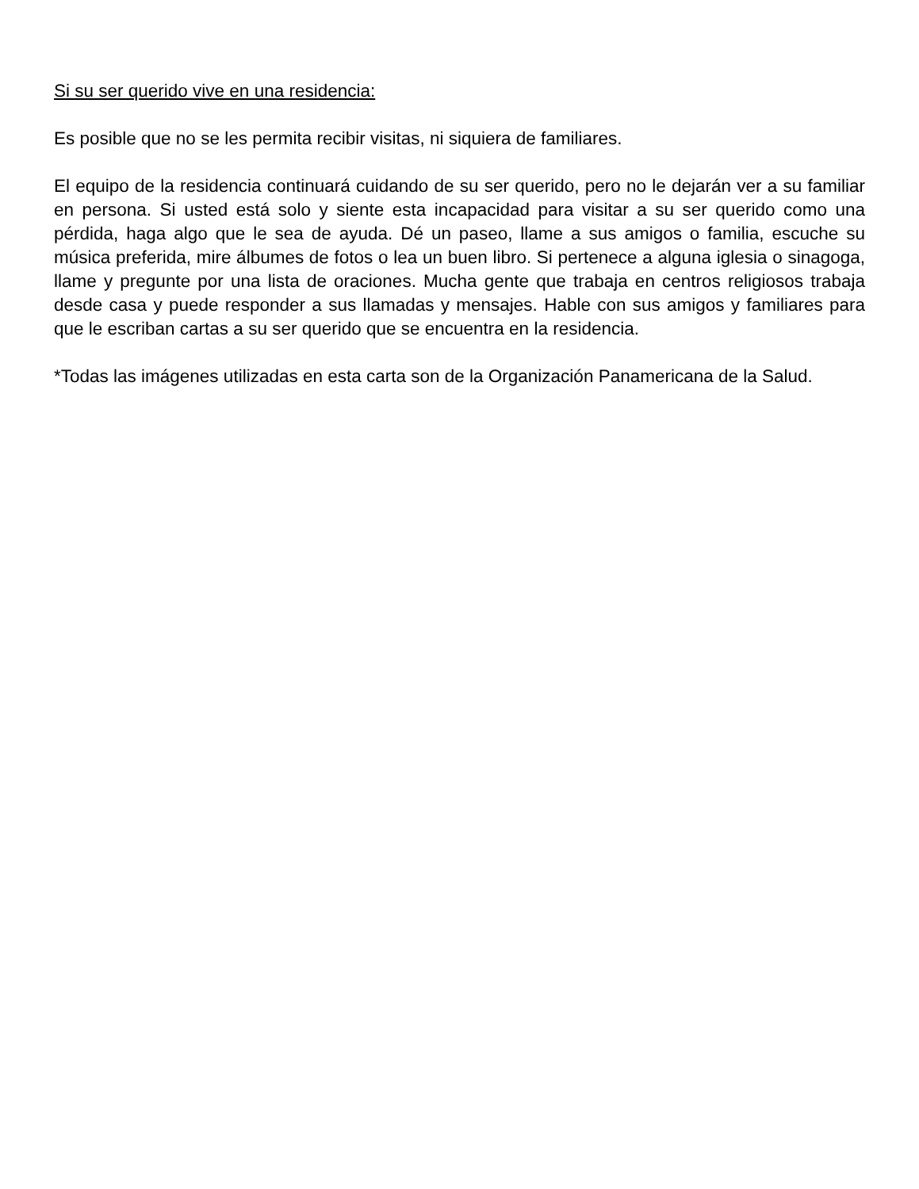Si su ser querido vive en una residencia:
Es posible que no se les permita recibir visitas, ni siquiera de familiares.
El equipo de la residencia continuará cuidando de su ser querido, pero no le dejarán ver a su familiar en persona. Si usted está solo y siente esta incapacidad para visitar a su ser querido como una pérdida, haga algo que le sea de ayuda. Dé un paseo, llame a sus amigos o familia, escuche su música preferida, mire álbumes de fotos o lea un buen libro. Si pertenece a alguna iglesia o sinagoga, llame y pregunte por una lista de oraciones. Mucha gente que trabaja en centros religiosos trabaja desde casa y puede responder a sus llamadas y mensajes. Hable con sus amigos y familiares para que le escriban cartas a su ser querido que se encuentra en la residencia.
*Todas las imágenes utilizadas en esta carta son de la Organización Panamericana de la Salud.